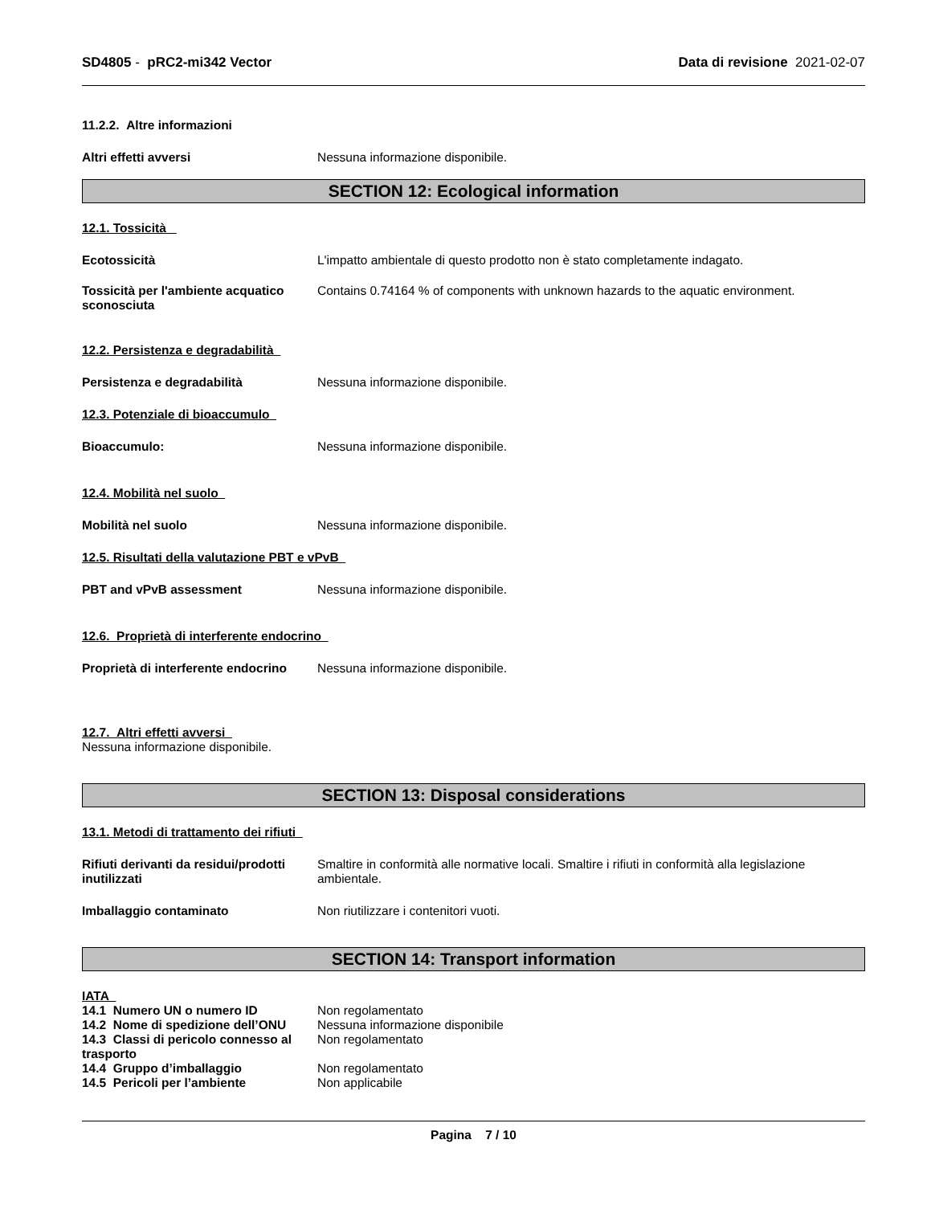SD4805 - pRC2-mi342 Vector Data di revisione 2021-02-07
11.2.2. Altre informazioni
Altri effetti avversi Nessuna informazione disponibile.
SECTION 12: Ecological information
12.1. Tossicità
Ecotossicità L'impatto ambientale di questo prodotto non è stato completamente indagato.
Tossicità per l'ambiente acquatico sconosciuta
Contains 0.74164 % of components with unknown hazards to the aquatic environment.
12.2. Persistenza e degradabilità
Persistenza e degradabilità Nessuna informazione disponibile.
12.3. Potenziale di bioaccumulo
Bioaccumulo: Nessuna informazione disponibile.
12.4. Mobilità nel suolo
Mobilità nel suolo Nessuna informazione disponibile.
12.5. Risultati della valutazione PBT e vPvB
PBT and vPvB assessment Nessuna informazione disponibile.
12.6. Proprietà di interferente endocrino
Proprietà di interferente endocrino
Nessuna informazione disponibile.
12.7. Altri effetti avversi
Nessuna informazione disponibile.
SECTION 13: Disposal considerations
13.1. Metodi di trattamento dei rifiuti
Rifiuti derivanti da residui/prodotti inutilizzati
Smaltire in conformità alle normative locali. Smaltire i rifiuti in conformità alla legislazione ambientale.
Imballaggio contaminato Non riutilizzare i contenitori vuoti.
SECTION 14: Transport information
IATA
14.1 Numero UN o numero ID Non regolamentato
14.2 Nome di spedizione dell’ONU
Nessuna informazione disponibile
14.3 Classi di pericolo connesso al trasporto
Non regolamentato
14.4 Gruppo d’imballaggio Non regolamentato
14.5 Pericoli per l’ambiente Non applicabile
Pagina 7 / 10